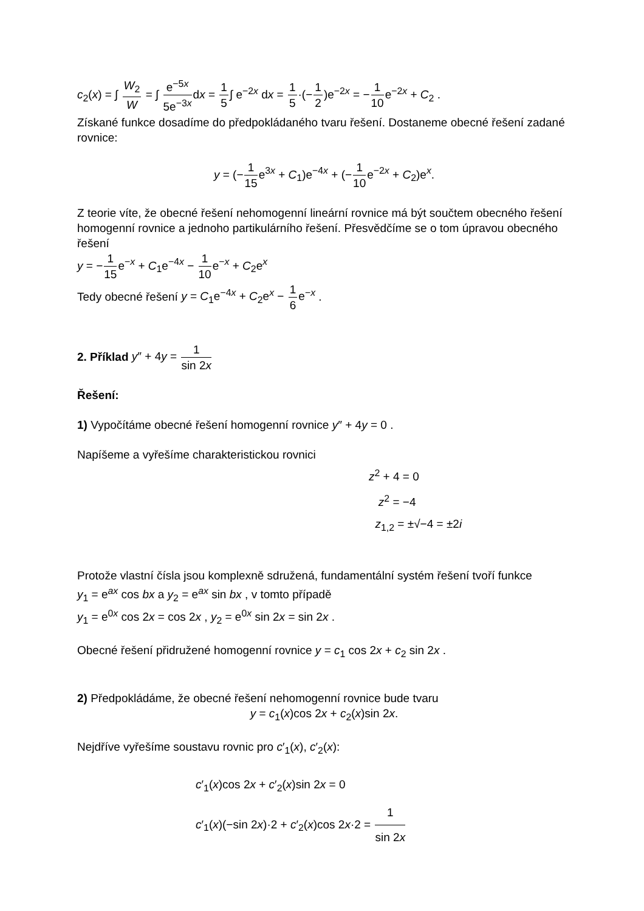c<sub>2</sub>(x) = ∫ W<sub>2</sub> W = ∫ e<sup>−5x</sup> 5e<sup>−3x</sup>dx = 1 5∫ e<sup>−2x</sup> dx = 1 5·(−1 2)e<sup>−2x</sup> = −1 10e<sup>−2x</sup> + C<sub>2</sub> .
Získané funkce dosadíme do předpokládaného tvaru řešení. Dostaneme obecné řešení zadané rovnice:
y = (−1 15e<sup>3x</sup> + C<sub>1</sub>)e<sup>−4x</sup> + (−1 10e<sup>−2x</sup> + C<sub>2</sub>)e<sup>x</sup>.
Z teorie víte, že obecné řešení nehomogenní lineární rovnice má být součtem obecného řešení homogenní rovnice a jednoho partikulárního řešení. Přesvědčíme se o tom úpravou obecného řešení
y = −1 15e<sup>−x</sup> + C<sub>1</sub>e<sup>−4x</sup> − 1 10e<sup>−x</sup> + C<sub>2</sub>e<sup>x</sup>
Tedy obecné řešení y = C<sub>1</sub>e<sup>−4x</sup> + C<sub>2</sub>e<sup>x</sup> − 1 6e<sup>−x</sup> .
2. Příklad y″ + 4y = 1 sin 2x
Řešení:
1) Vypočítáme obecné řešení homogenní rovnice y″ + 4y = 0 .
Napíšeme a vyřešíme charakteristickou rovnici
z<sup>2</sup> + 4 = 0
z<sup>2</sup> = −4
z<sub>1,2</sub> = ±√−4 = ±2i
Protože vlastní čísla jsou komplexně sdružená, fundamentální systém řešení tvoří funkce y<sub>1</sub> = e<sup>ax</sup> cos bx a y<sub>2</sub> = e<sup>ax</sup> sin bx , v tomto případě
y<sub>1</sub> = e<sup>0x</sup> cos 2x = cos 2x , y<sub>2</sub> = e<sup>0x</sup> sin 2x = sin 2x .
Obecné řešení přidružené homogenní rovnice y = c<sub>1</sub> cos 2x + c<sub>2</sub> sin 2x .
2) Předpokládáme, že obecné řešení nehomogenní rovnice bude tvaru
y = c<sub>1</sub>(x)cos 2x + c<sub>2</sub>(x)sin 2x.
Nejdříve vyřešíme soustavu rovnic pro c′<sub>1</sub>(x), c′<sub>2</sub>(x):
c′<sub>1</sub>(x)cos 2x + c′<sub>2</sub>(x)sin 2x = 0
c′<sub>1</sub>(x)(−sin 2x)·2 + c′<sub>2</sub>(x)cos 2x·2 = 1 sin 2x